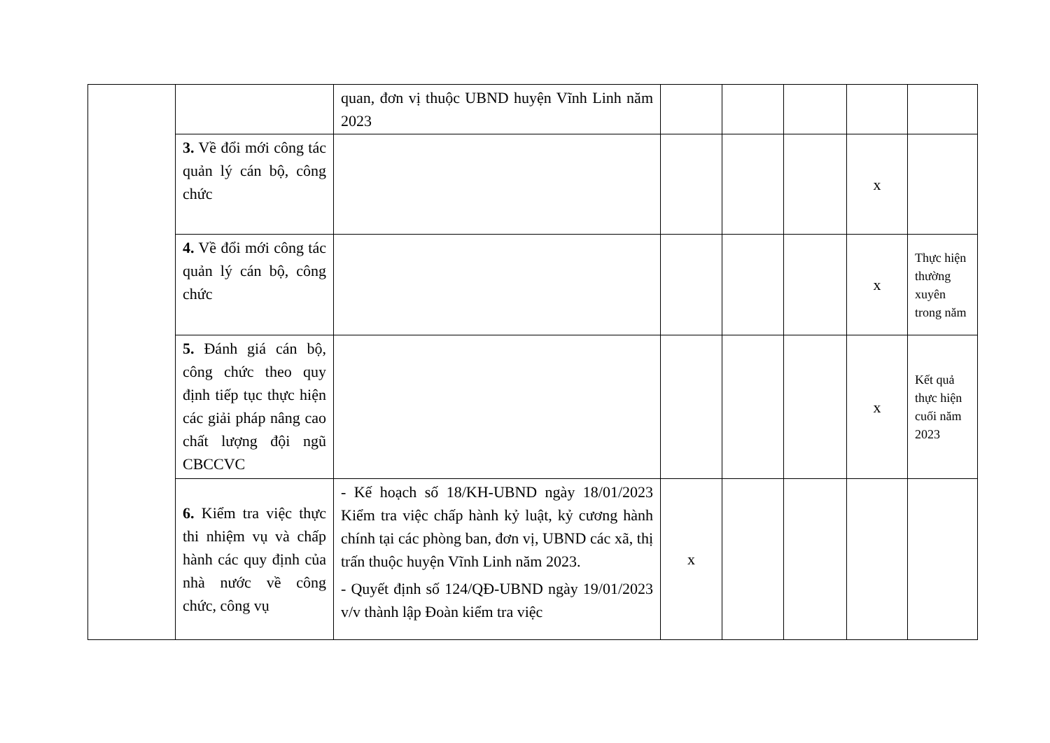| | | quan, đơn vị thuộc UBND huyện Vĩnh Linh năm 2023 | | | | | |
| | 3. Về đổi mới công tác quản lý cán bộ, công chức | | | | | x | |
| | 4. Về đổi mới công tác quản lý cán bộ, công chức | | | | | x | Thực hiện thường xuyên trong năm |
| | 5. Đánh giá cán bộ, công chức theo quy định tiếp tục thực hiện các giải pháp nâng cao chất lượng đội ngũ CBCCVC | | | | | x | Kết quả thực hiện cuối năm 2023 |
| | 6. Kiểm tra việc thực thi nhiệm vụ và chấp hành các quy định của nhà nước về công chức, công vụ | - Kế hoạch số 18/KH-UBND ngày 18/01/2023 Kiểm tra việc chấp hành kỷ luật, kỷ cương hành chính tại các phòng ban, đơn vị, UBND các xã, thị trấn thuộc huyện Vĩnh Linh năm 2023. - Quyết định số 124/QĐ-UBND ngày 19/01/2023 v/v thành lập Đoàn kiểm tra việc | x | | | | |